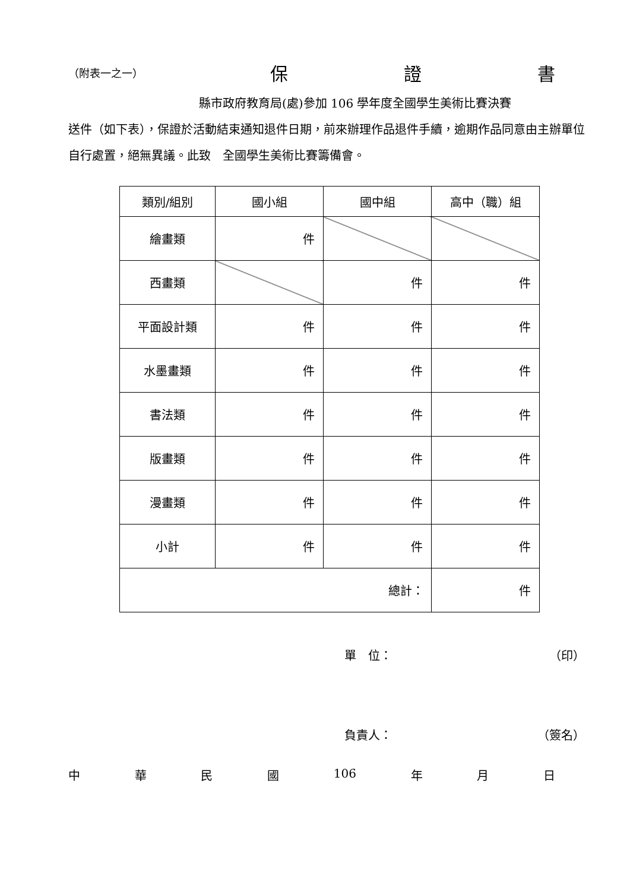（附表一之一） 保 證 書
縣市政府教育局(處)參加 106 學年度全國學生美術比賽決賽
送件（如下表），保證於活動結束通知退件日期，前來辦理作品退件手續，逾期作品同意由主辦單位自行處置，絕無異議。此致　全國學生美術比賽籌備會。
| 類別/組別 | 國小組 | 國中組 | 高中（職）組 |
| --- | --- | --- | --- |
| 繪畫類 | 件 | | |
| 西畫類 | | 件 | 件 |
| 平面設計類 | 件 | 件 | 件 |
| 水墨畫類 | 件 | 件 | 件 |
| 書法類 | 件 | 件 | 件 |
| 版畫類 | 件 | 件 | 件 |
| 漫畫類 | 件 | 件 | 件 |
| 小計 | 件 | 件 | 件 |
| 總計： | | | 件 |
單　位： （印）
負責人： （簽名）
中華民國 106 年 月 日